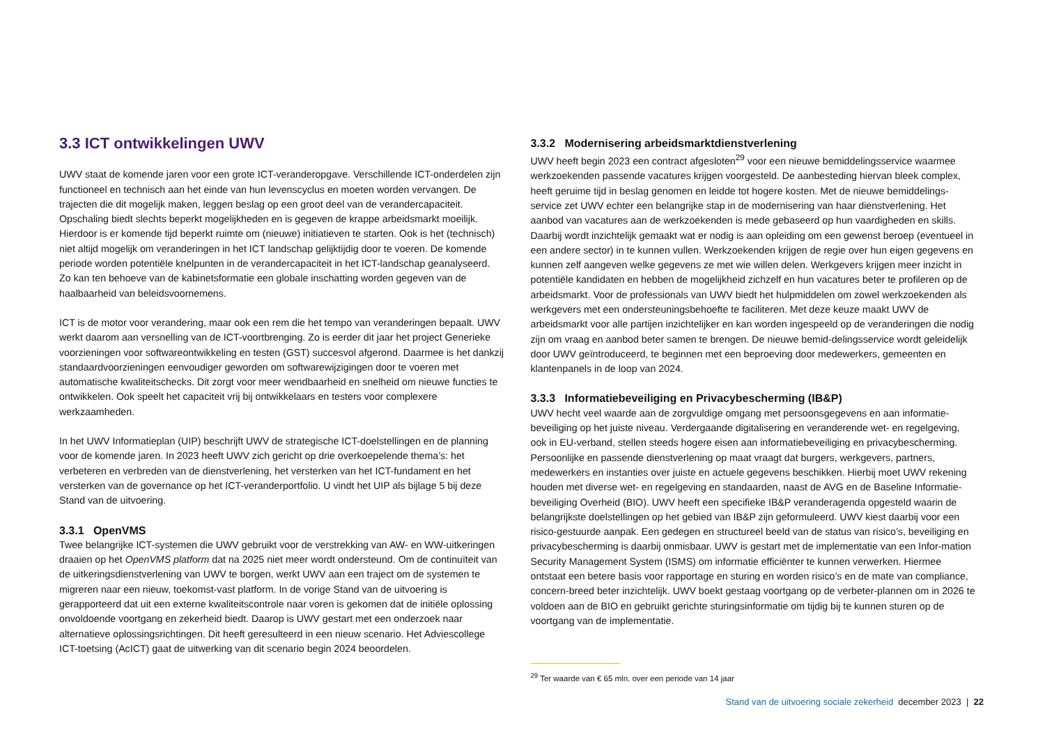3.3 ICT ontwikkelingen UWV
UWV staat de komende jaren voor een grote ICT-veranderopgave. Verschillende ICT-onderdelen zijn functioneel en technisch aan het einde van hun levenscyclus en moeten worden vervangen. De trajecten die dit mogelijk maken, leggen beslag op een groot deel van de verandercapaciteit. Opschaling biedt slechts beperkt mogelijkheden en is gegeven de krappe arbeidsmarkt moeilijk. Hierdoor is er komende tijd beperkt ruimte om (nieuwe) initiatieven te starten. Ook is het (technisch) niet altijd mogelijk om veranderingen in het ICT landschap gelijktijdig door te voeren. De komende periode worden potentiële knelpunten in de verandercapaciteit in het ICT-landschap geanalyseerd. Zo kan ten behoeve van de kabinetsformatie een globale inschatting worden gegeven van de haalbaarheid van beleidsvoornemens.
ICT is de motor voor verandering, maar ook een rem die het tempo van veranderingen bepaalt. UWV werkt daarom aan versnelling van de ICT-voortbrenging. Zo is eerder dit jaar het project Generieke voorzieningen voor softwareontwikkeling en testen (GST) succesvol afgerond. Daarmee is het dankzij standaardvoorzieningen eenvoudiger geworden om softwarewijzigingen door te voeren met automatische kwaliteitschecks. Dit zorgt voor meer wendbaarheid en snelheid om nieuwe functies te ontwikkelen. Ook speelt het capaciteit vrij bij ontwikkelaars en testers voor complexere werkzaamheden.
In het UWV Informatieplan (UIP) beschrijft UWV de strategische ICT-doelstellingen en de planning voor de komende jaren. In 2023 heeft UWV zich gericht op drie overkoepelende thema’s: het verbeteren en verbreden van de dienstverlening, het versterken van het ICT-fundament en het versterken van de governance op het ICT-veranderportfolio. U vindt het UIP als bijlage 5 bij deze Stand van de uitvoering.
3.3.1 OpenVMS
Twee belangrijke ICT-systemen die UWV gebruikt voor de verstrekking van AW- en WW-uitkeringen draaien op het OpenVMS platform dat na 2025 niet meer wordt ondersteund. Om de continuïteit van de uitkeringsdienstverlening van UWV te borgen, werkt UWV aan een traject om de systemen te migreren naar een nieuw, toekomst-vast platform. In de vorige Stand van de uitvoering is gerapporteerd dat uit een externe kwaliteitscontrole naar voren is gekomen dat de initiële oplossing onvoldoende voortgang en zekerheid biedt. Daarop is UWV gestart met een onderzoek naar alternatieve oplossingsrichtingen. Dit heeft geresulteerd in een nieuw scenario. Het Adviescollege ICT-toetsing (AcICT) gaat de uitwerking van dit scenario begin 2024 beoordelen.
3.3.2 Modernisering arbeidsmarktdienstverlening
UWV heeft begin 2023 een contract afgesloten<sup>29</sup> voor een nieuwe bemiddelingsservice waarmee werkzoekenden passende vacatures krijgen voorgesteld. De aanbesteding hiervan bleek complex, heeft geruime tijd in beslag genomen en leidde tot hogere kosten. Met de nieuwe bemiddelings-service zet UWV echter een belangrijke stap in de modernisering van haar dienstverlening. Het aanbod van vacatures aan de werkzoekenden is mede gebaseerd op hun vaardigheden en skills. Daarbij wordt inzichtelijk gemaakt wat er nodig is aan opleiding om een gewenst beroep (eventueel in een andere sector) in te kunnen vullen. Werkzoekenden krijgen de regie over hun eigen gegevens en kunnen zelf aangeven welke gegevens ze met wie willen delen. Werkgevers krijgen meer inzicht in potentiële kandidaten en hebben de mogelijkheid zichzelf en hun vacatures beter te profileren op de arbeidsmarkt. Voor de professionals van UWV biedt het hulpmiddelen om zowel werkzoekenden als werkgevers met een ondersteuningsbehoefte te faciliteren. Met deze keuze maakt UWV de arbeidsmarkt voor alle partijen inzichtelijker en kan worden ingespeeld op de veranderingen die nodig zijn om vraag en aanbod beter samen te brengen. De nieuwe bemid-delingsservice wordt geleidelijk door UWV geïntroduceerd, te beginnen met een beproeving door medewerkers, gemeenten en klantenpanels in de loop van 2024.
3.3.3 Informatiebeveiliging en Privacybescherming (IB&P)
UWV hecht veel waarde aan de zorgvuldige omgang met persoonsgegevens en aan informatie-beveiliging op het juiste niveau. Verdergaande digitalisering en veranderende wet- en regelgeving, ook in EU-verband, stellen steeds hogere eisen aan informatiebeveiliging en privacybescherming. Persoonlijke en passende dienstverlening op maat vraagt dat burgers, werkgevers, partners, medewerkers en instanties over juiste en actuele gegevens beschikken. Hierbij moet UWV rekening houden met diverse wet- en regelgeving en standaarden, naast de AVG en de Baseline Informatie-beveiliging Overheid (BIO). UWV heeft een specifieke IB&P veranderagenda opgesteld waarin de belangrijkste doelstellingen op het gebied van IB&P zijn geformuleerd. UWV kiest daarbij voor een risico-gestuurde aanpak. Een gedegen en structureel beeld van de status van risico’s, beveiliging en privacybescherming is daarbij onmisbaar. UWV is gestart met de implementatie van een Infor-mation Security Management System (ISMS) om informatie efficiënter te kunnen verwerken. Hiermee ontstaat een betere basis voor rapportage en sturing en worden risico’s en de mate van compliance, concern-breed beter inzichtelijk. UWV boekt gestaag voortgang op de verbeter-plannen om in 2026 te voldoen aan de BIO en gebruikt gerichte sturingsinformatie om tijdig bij te kunnen sturen op de voortgang van de implementatie.
<sup>29</sup> Ter waarde van € 65 mln. over een periode van 14 jaar
Stand van de uitvoering sociale zekerheid december 2023 | 22